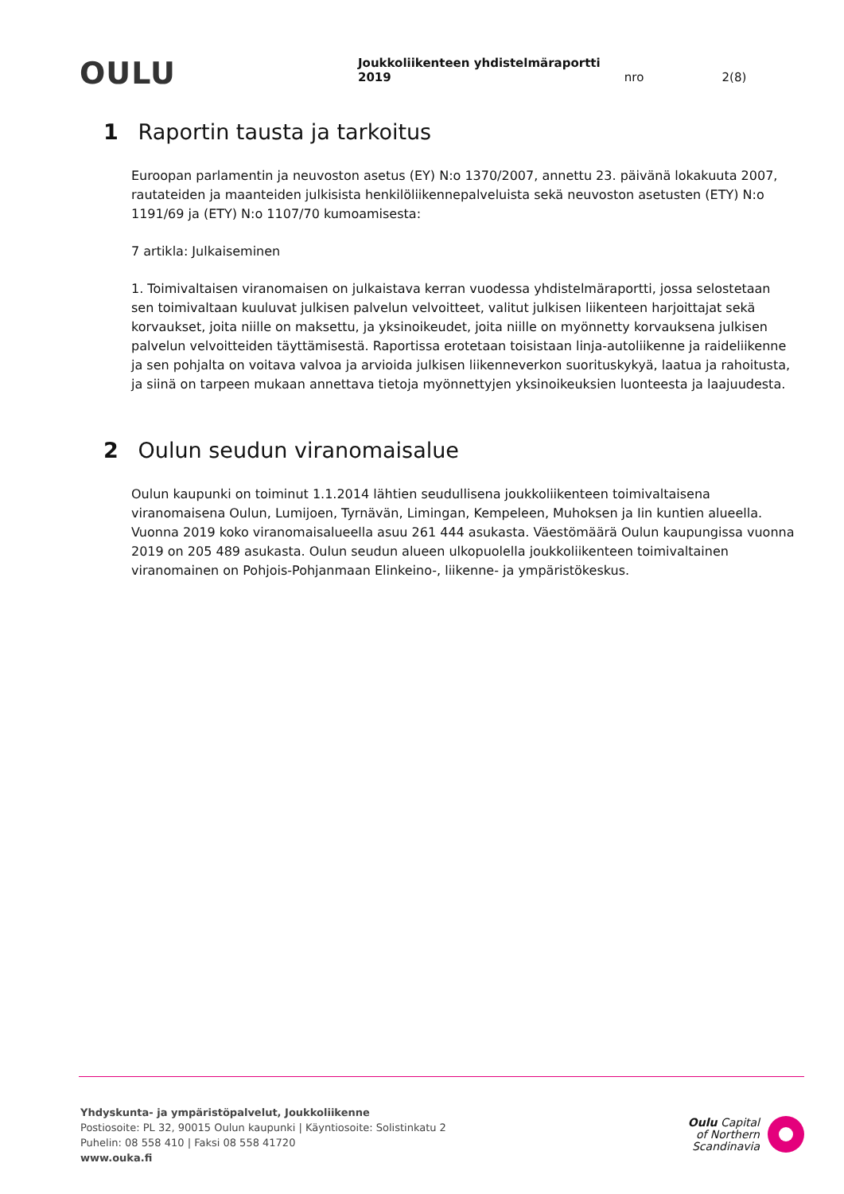OULU
Joukkoliikenteen yhdistelmäraportti 2019 nro 2(8)
1 Raportin tausta ja tarkoitus
Euroopan parlamentin ja neuvoston asetus (EY) N:o 1370/2007, annettu 23. päivänä lokakuuta 2007, rautateiden ja maanteiden julkisista henkilöliikennepalveluista sekä neuvoston asetusten (ETY) N:o 1191/69 ja (ETY) N:o 1107/70 kumoamisesta:
7 artikla: Julkaiseminen
1. Toimivaltaisen viranomaisen on julkaistava kerran vuodessa yhdistelmäraportti, jossa selostetaan sen toimivaltaan kuuluvat julkisen palvelun velvoitteet, valitut julkisen liikenteen harjoittajat sekä korvaukset, joita niille on maksettu, ja yksinoikeudet, joita niille on myönnetty korvauksena julkisen palvelun velvoitteiden täyttämisestä. Raportissa erotetaan toisistaan linja-autoliikenne ja raideliikenne ja sen pohjalta on voitava valvoa ja arvioida julkisen liikenneverkon suorituskykyä, laatua ja rahoitusta, ja siinä on tarpeen mukaan annettava tietoja myönnettyjen yksinoikeuksien luonteesta ja laajuudesta.
2 Oulun seudun viranomaisalue
Oulun kaupunki on toiminut 1.1.2014 lähtien seudullisena joukkoliikenteen toimivaltaisena viranomaisena Oulun, Lumijoen, Tyrnävän, Limingan, Kempeleen, Muhoksen ja Iin kuntien alueella. Vuonna 2019 koko viranomaisalueella asuu 261 444 asukasta. Väestömäärä Oulun kaupungissa vuonna 2019 on 205 489 asukasta. Oulun seudun alueen ulkopuolella joukkoliikenteen toimivaltainen viranomainen on Pohjois-Pohjanmaan Elinkeino-, liikenne- ja ympäristökeskus.
Yhdyskunta- ja ympäristöpalvelut, Joukkoliikenne
Postiosoite: PL 32, 90015 Oulun kaupunki | Käyntiosoite: Solistinkatu 2
Puhelin: 08 558 410 | Faksi 08 558 41720
www.ouka.fi
Oulu Capital
of Northern
Scandinavia